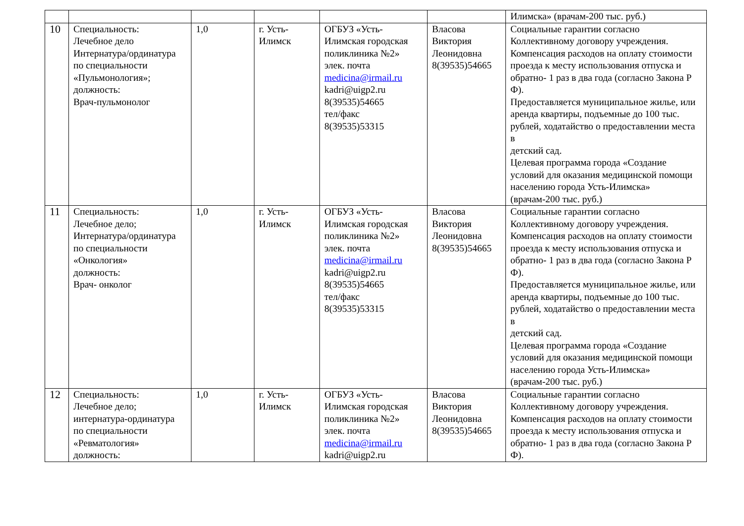| | | | | | | Илимска» (врачам-200 тыс. руб.) |
| 10 | Специальность: Лечебное дело Интернатура/ординатура по специальности «Пульмонология»; должность: Врач-пульмонолог | 1,0 | г. Усть-Илимск | ОГБУЗ «Усть-Илимская городская поликлиника №2» элек. почта medicina@irmail.ru kadri@uigp2.ru 8(39535)54665 тел/факс 8(39535)53315 | Власова Виктория Леонидовна 8(39535)54665 | Социальные гарантии согласно Коллективному договору учреждения. Компенсация расходов на оплату стоимости проезда к месту использования отпуска и обратно- 1 раз в два года (согласно Закона Р Ф). Предоставляется муниципальное жилье, или аренда квартиры, подъемные до 100 тыс. рублей, ходатайство о предоставлении места в детский сад. Целевая программа города «Создание условий для оказания медицинской помощи населению города Усть-Илимска» (врачам-200 тыс. руб.) |
| 11 | Специальность: Лечебное дело; Интернатура/ординатура по специальности «Онкология» должность: Врач- онколог | 1,0 | г. Усть-Илимск | ОГБУЗ «Усть-Илимская городская поликлиника №2» элек. почта medicina@irmail.ru kadri@uigp2.ru 8(39535)54665 тел/факс 8(39535)53315 | Власова Виктория Леонидовна 8(39535)54665 | Социальные гарантии согласно Коллективному договору учреждения. Компенсация расходов на оплату стоимости проезда к месту использования отпуска и обратно- 1 раз в два года (согласно Закона Р Ф). Предоставляется муниципальное жилье, или аренда квартиры, подъемные до 100 тыс. рублей, ходатайство о предоставлении места в детский сад. Целевая программа города «Создание условий для оказания медицинской помощи населению города Усть-Илимска» (врачам-200 тыс. руб.) |
| 12 | Специальность: Лечебное дело; интернатура-ординатура по специальности «Ревматология» должность: | 1,0 | г. Усть-Илимск | ОГБУЗ «Усть-Илимская городская поликлиника №2» элек. почта medicina@irmail.ru kadri@uigp2.ru | Власова Виктория Леонидовна 8(39535)54665 | Социальные гарантии согласно Коллективному договору учреждения. Компенсация расходов на оплату стоимости проезда к месту использования отпуска и обратно- 1 раз в два года (согласно Закона Р Ф). |